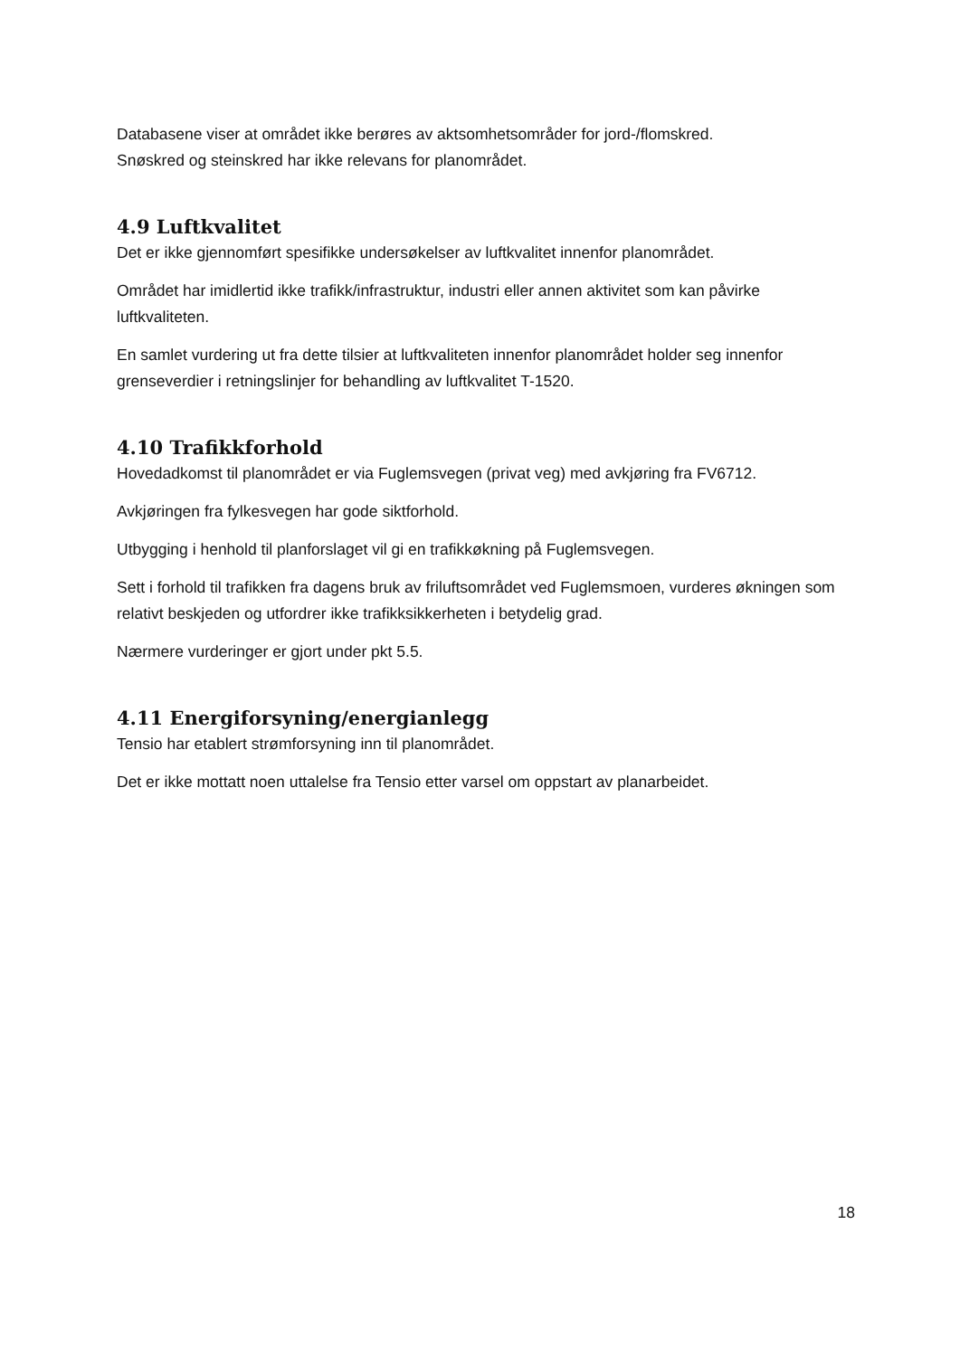Databasene viser at området ikke berøres av aktsomhetsområder for jord-/flomskred.
Snøskred og steinskred har ikke relevans for planområdet.
4.9 Luftkvalitet
Det er ikke gjennomført spesifikke undersøkelser av luftkvalitet innenfor planområdet.
Området har imidlertid ikke trafikk/infrastruktur, industri eller annen aktivitet som kan påvirke luftkvaliteten.
En samlet vurdering ut fra dette tilsier at luftkvaliteten innenfor planområdet holder seg innenfor grenseverdier i retningslinjer for behandling av luftkvalitet T-1520.
4.10 Trafikkforhold
Hovedadkomst til planområdet er via Fuglemsvegen (privat veg) med avkjøring fra FV6712.
Avkjøringen fra fylkesvegen har gode siktforhold.
Utbygging i henhold til planforslaget vil gi en trafikkøkning på Fuglemsvegen.
Sett i forhold til trafikken fra dagens bruk av friluftsområdet ved Fuglemsmoen, vurderes økningen som relativt beskjeden og utfordrer ikke trafikksikkerheten i betydelig grad.
Nærmere vurderinger er gjort under pkt 5.5.
4.11 Energiforsyning/energianlegg
Tensio har etablert strømforsyning inn til planområdet.
Det er ikke mottatt noen uttalelse fra Tensio etter varsel om oppstart av planarbeidet.
18